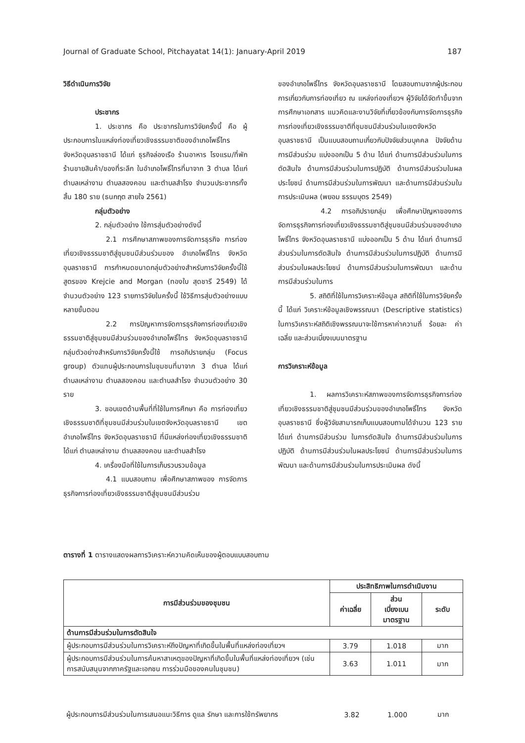Journal of Graduate School, Pitchayatat 14(1): January-April 2019 187
วิธีดำเนินการวิจัย
ประชากร
1. ประชากร คือ ประชากรในการวิจัยครั้งนี้ คือ ผู้ประกอบการในแหล่งท่องเที่ยวเชิงธรรมชาติของอำเภอโพธิ์ไทร จังหวัดอุบลราชธานี ได้แก่ ธุรกิจล่องเรือ ร้านอาหาร โรงแรม/ที่พัก ร้านขายสินค้า/ของที่ระลึก ในอำเภอโพธิ์ไทรที่มาจาก 3 ตำบล ได้แก่ ตำบลเหล่างาม ตำบลสองคอน และตำบลสำโรง จำนวนประชากรทั้งสิ้น 180 ราย (ธนกฤต สายใจ 2561)
กลุ่มตัวอย่าง
2. กลุ่มตัวอย่าง ใช้การสุ่มตัวอย่างดังนี้
2.1 การศึกษาสภาพของการจัดการธุรกิจ การท่องเที่ยวเชิงธรรมชาติสู่ชุมชนมีส่วนร่วมของ อำเภอโพธิ์ไทร จังหวัดอุบลราชธานี การกำหนดขนาดกลุ่มตัวอย่างสำหรับการวิจัยครั้งนี้ใช้สูตรของ Krejcie and Morgan (ทองใบ สุดชารี 2549) ได้จำนวนตัวอย่าง 123 รายการวิจัยในครั้งนี้ ใช้วิธีการสุ่มตัวอย่างแบบหลายขั้นตอน
2.2 การปัญหาการจัดการธุรกิจการท่องเที่ยวเชิงธรรมชาติสู่ชุมชนมีส่วนร่วมของอำเภอโพธิ์ไทร จังหวัดอุบลราชธานี กลุ่มตัวอย่างสำหรับการวิจัยครั้งนี้ใช้ การอภิปรายกลุ่ม (Focus group) ตัวแทนผู้ประกอบการในชุมชนที่มาจาก 3 ตำบล ได้แก่ ตำบลเหล่างาม ตำบลสองคอน และตำบลสำโรง จำนวนตัวอย่าง 30 ราย
3. ขอบเขตด้านพื้นที่ที่ใช้ในการศึกษา คือ การท่องเที่ยวเชิงธรรมชาติที่ชุมชนมีส่วนร่วมในเขตจังหวัดอุบลราชธานี เขตอำเภอโพธิ์ไทร จังหวัดอุบลราชธานี ที่มีแหล่งท่องเที่ยวเชิงธรรมชาติ ได้แก่ ตำบลเหล่างาม ตำบลสองคอน และตำบลสำโรง
4. เครื่องมือที่ใช้ในการเก็บรวบรวมข้อมูล
4.1 แบบสอบถาม เพื่อศึกษาสภาพของ การจัดการธุรกิจการท่องเที่ยวเชิงธรรมชาติสู่ชุมชนมีส่วนร่วม
ของอำเภอโพธิ์ไทร จังหวัดอุบลราชธานี โดยสอบถามจากผู้ประกอบการเกี่ยวกับการท่องเที่ยว ณ แหล่งท่องเที่ยวฯ ผู้วิจัยได้จัดทำขึ้นจากการศึกษาเอกสาร แนวคิดและงานวิจัยที่เกี่ยวข้องกับการจัดการธุรกิจการท่องเที่ยวเชิงธรรมชาติที่ชุมชนมีส่วนร่วมในเขตจังหวัด อุบลราชธานี เป็นแบบสอบถามเกี่ยวกับปัจจัยส่วนบุคคล ปัจจัยด้านการมีส่วนร่วม แบ่งออกเป็น 5 ด้าน ได้แก่ ด้านการมีส่วนร่วมในการตัดสินใจ ด้านการมีส่วนร่วมในการปฏิบัติ ด้านการมีส่วนร่วมในผลประโยชน์ ด้านการมีส่วนร่วมในการพัฒนา และด้านการมีส่วนร่วมในการประเมินผล (พยอม ธรรมบุตร 2549)
4.2 การอภิปรายกลุ่ม เพื่อศึกษาปัญหาของการจัดการธุรกิจการท่องเที่ยวเชิงธรรมชาติสู่ชุมชนมีส่วนร่วมของอำเภอโพธิ์ไทร จังหวัดอุบลราชธานี แบ่งออกเป็น 5 ด้าน ได้แก่ ด้านการมีส่วนร่วมในการตัดสินใจ ด้านการมีส่วนร่วมในการปฏิบัติ ด้านการมีส่วนร่วมในผลประโยชน์ ด้านการมีส่วนร่วมในการพัฒนา และด้านการมีส่วนร่วมในการ
5. สถิติที่ใช้ในการวิเคราะห์ข้อมูล สถิติที่ใช้ในการวิจัยครั้งนี้ ได้แก่ วิเคราะห์ข้อมูลเชิงพรรณนา (Descriptive statistics) ในการวิเคราะห์สถิติเชิงพรรณนาจะใช้การหาค่าความถี่ ร้อยละ ค่าเฉลี่ย และส่วนเบี่ยงเบนมาตรฐาน
การวิเคราะห์ข้อมูล
1. ผลการวิเคราะห์สภาพของการจัดการธุรกิจการท่องเที่ยวเชิงธรรมชาติสู่ชุมชนมีส่วนร่วมของอำเภอโพธิ์ไทร จังหวัดอุบลราชธานี ซึ่งผู้วิจัยสามารถเก็บแบบสอบถามได้จำนวน 123 ราย ได้แก่ ด้านการมีส่วนร่วม ในการตัดสินใจ ด้านการมีส่วนร่วมในการปฏิบัติ ด้านการมีส่วนร่วมในผลประโยชน์ ด้านการมีส่วนร่วมในการพัฒนา และด้านการมีส่วนร่วมในการประเมินผล ดังนี้
ตารางที่ 1 ตารางแสดงผลการวิเคราะห์ความคิดเห็นของผู้ตอบแบบสอบถาม
| การมีส่วนร่วมของชุมชน | ประสิทธิภาพในการดำเนินงาน | | |
| --- | --- | --- | --- |
| | ค่าเฉลี่ย | ส่วน เบี่ยงเบน มาตรฐาน | ระดับ |
| ด้านการมีส่วนร่วมในการตัดสินใจ | | | |
| ผู้ประกอบการมีส่วนร่วมในการวิเคราะห์ถึงปัญหาที่เกิดขึ้นในพื้นที่แหล่งท่องเที่ยวฯ | 3.79 | 1.018 | มาก |
| ผู้ประกอบการมีส่วนร่วมในการค้นหาสาเหตุของปัญหาที่เกิดขึ้นในพื้นที่แหล่งท่องเที่ยวฯ (เช่น การสนับสนุนจากภาครัฐและเอกชน การร่วมมือของคนในชุมชน) | 3.63 | 1.011 | มาก |
| ผู้ประกอบการมีส่วนร่วมในการเสนอแนะวิธีการ ดูแล รักษา และการใช้ทรัพยากร | 3.82 | 1.000 | มาก |